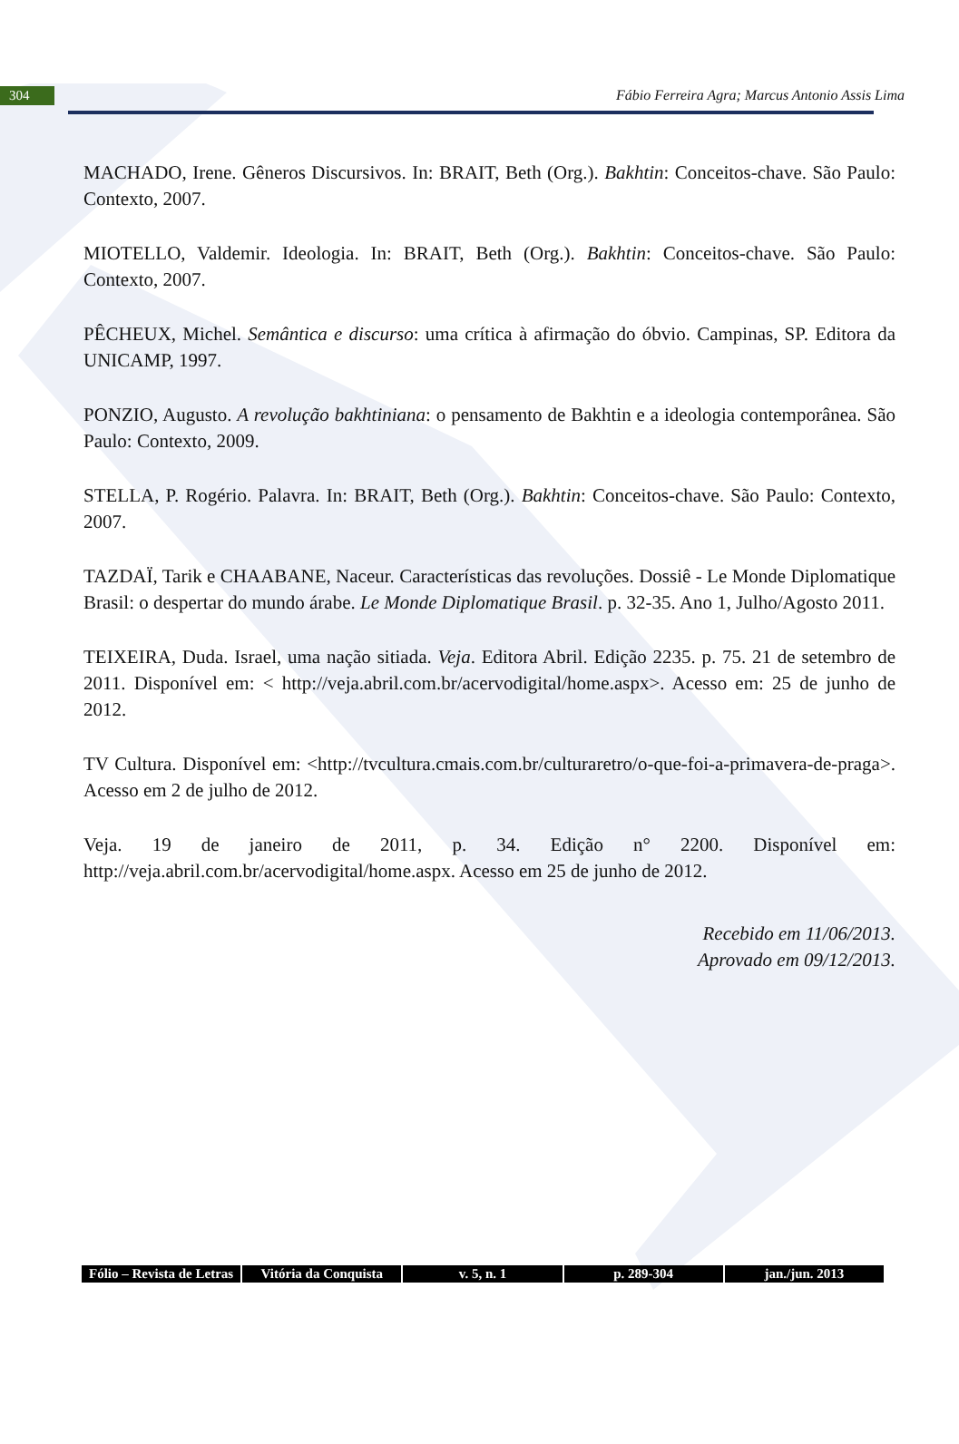304
Fábio Ferreira Agra; Marcus Antonio Assis Lima
MACHADO, Irene. Gêneros Discursivos. In: BRAIT, Beth (Org.). Bakhtin: Conceitos-chave. São Paulo: Contexto, 2007.
MIOTELLO, Valdemir. Ideologia. In: BRAIT, Beth (Org.). Bakhtin: Conceitos-chave. São Paulo: Contexto, 2007.
PÊCHEUX, Michel. Semântica e discurso: uma crítica à afirmação do óbvio. Campinas, SP. Editora da UNICAMP, 1997.
PONZIO, Augusto. A revolução bakhtiniana: o pensamento de Bakhtin e a ideologia contemporânea. São Paulo: Contexto, 2009.
STELLA, P. Rogério. Palavra. In: BRAIT, Beth (Org.). Bakhtin: Conceitos-chave. São Paulo: Contexto, 2007.
TAZDAÏ, Tarik e CHAABANE, Naceur. Características das revoluções. Dossiê - Le Monde Diplomatique Brasil: o despertar do mundo árabe. Le Monde Diplomatique Brasil. p. 32-35. Ano 1, Julho/Agosto 2011.
TEIXEIRA, Duda. Israel, uma nação sitiada. Veja. Editora Abril. Edição 2235. p. 75. 21 de setembro de 2011. Disponível em: < http://veja.abril.com.br/acervodigital/home.aspx>. Acesso em: 25 de junho de 2012.
TV Cultura. Disponível em: <http://tvcultura.cmais.com.br/culturaretro/o-que-foi-a-primavera-de-praga>. Acesso em 2 de julho de 2012.
Veja. 19 de janeiro de 2011, p. 34. Edição n° 2200. Disponível em: http://veja.abril.com.br/acervodigital/home.aspx. Acesso em 25 de junho de 2012.
Recebido em 11/06/2013.
Aprovado em 09/12/2013.
Fólio – Revista de Letras Vitória da Conquista v. 5, n. 1 p. 289-304 jan./jun. 2013